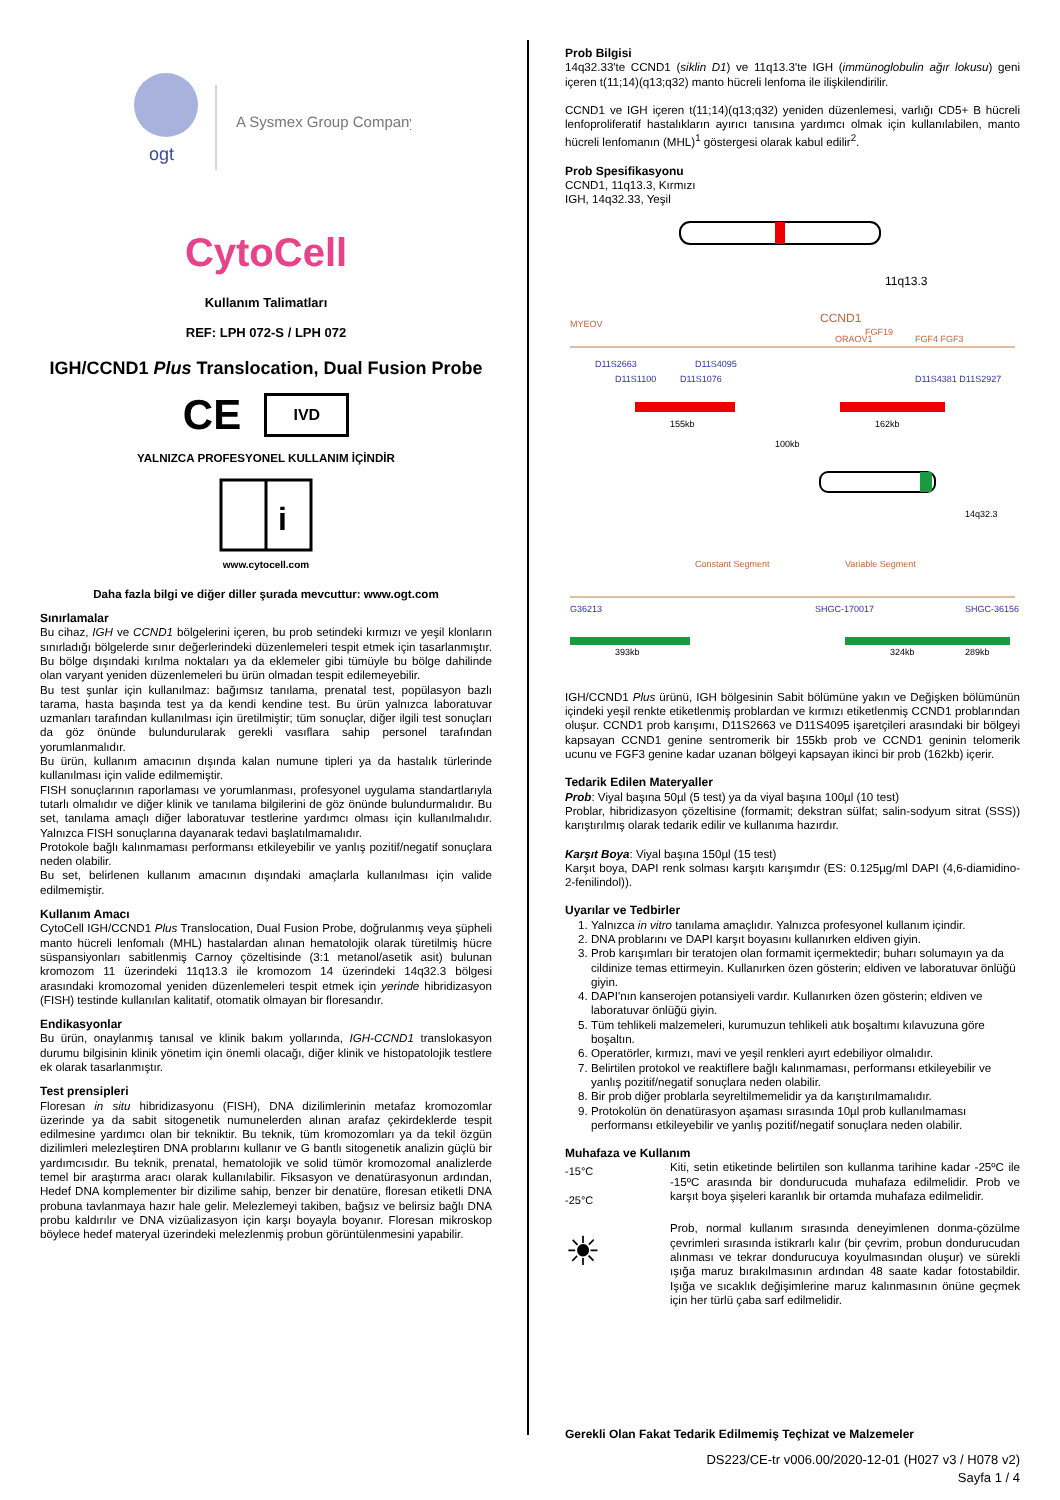ogt
A Sysmex Group Company
CytoCell
Kullanım Talimatları
REF: LPH 072-S / LPH 072
IGH/CCND1 Plus Translocation, Dual Fusion Probe
CE IVD
YALNIZCA PROFESYONEL KULLANIM İÇİNDİR
i
www.cytocell.com
Daha fazla bilgi ve diğer diller şurada mevcuttur: www.ogt.com
Sınırlamalar
Bu cihaz, IGH ve CCND1 bölgelerini içeren, bu prob setindeki kırmızı ve yeşil klonların sınırladığı bölgelerde sınır değerlerindeki düzenlemeleri tespit etmek için tasarlanmıştır. Bu bölge dışındaki kırılma noktaları ya da eklemeler gibi tümüyle bu bölge dahilinde olan varyant yeniden düzenlemeleri bu ürün olmadan tespit edilemeyebilir.
Bu test şunlar için kullanılmaz: bağımsız tanılama, prenatal test, popülasyon bazlı tarama, hasta başında test ya da kendi kendine test. Bu ürün yalnızca laboratuvar uzmanları tarafından kullanılması için üretilmiştir; tüm sonuçlar, diğer ilgili test sonuçları da göz önünde bulundurularak gerekli vasıflara sahip personel tarafından yorumlanmalıdır.
Bu ürün, kullanım amacının dışında kalan numune tipleri ya da hastalık türlerinde kullanılması için valide edilmemiştir.
FISH sonuçlarının raporlaması ve yorumlanması, profesyonel uygulama standartlarıyla tutarlı olmalıdır ve diğer klinik ve tanılama bilgilerini de göz önünde bulundurmalıdır. Bu set, tanılama amaçlı diğer laboratuvar testlerine yardımcı olması için kullanılmalıdır. Yalnızca FISH sonuçlarına dayanarak tedavi başlatılmamalıdır.
Protokole bağlı kalınmaması performansı etkileyebilir ve yanlış pozitif/negatif sonuçlara neden olabilir.
Bu set, belirlenen kullanım amacının dışındaki amaçlarla kullanılması için valide edilmemiştir.
Kullanım Amacı
CytoCell IGH/CCND1 Plus Translocation, Dual Fusion Probe, doğrulanmış veya şüpheli manto hücreli lenfomalı (MHL) hastalardan alınan hematolojik olarak türetilmiş hücre süspansiyonları sabitlenmiş Carnoy çözeltisinde (3:1 metanol/asetik asit) bulunan kromozom 11 üzerindeki 11q13.3 ile kromozom 14 üzerindeki 14q32.3 bölgesi arasındaki kromozomal yeniden düzenlemeleri tespit etmek için yerinde hibridizasyon (FISH) testinde kullanılan kalitatif, otomatik olmayan bir floresandır.
Endikasyonlar
Bu ürün, onaylanmış tanısal ve klinik bakım yollarında, IGH-CCND1 translokasyon durumu bilgisinin klinik yönetim için önemli olacağı, diğer klinik ve histopatolojik testlere ek olarak tasarlanmıştır.
Test prensipleri
Floresan in situ hibridizasyonu (FISH), DNA dizilimlerinin metafaz kromozomlar üzerinde ya da sabit sitogenetik numunelerden alınan arafaz çekirdeklerde tespit edilmesine yardımcı olan bir tekniktir. Bu teknik, tüm kromozomları ya da tekil özgün dizilimleri melezleştiren DNA problarını kullanır ve G bantlı sitogenetik analizin güçlü bir yardımcısıdır. Bu teknik, prenatal, hematolojik ve solid tümör kromozomal analizlerde temel bir araştırma aracı olarak kullanılabilir. Fiksasyon ve denatürasyonun ardından, Hedef DNA komplementer bir dizilime sahip, benzer bir denatüre, floresan etiketli DNA probuna tavlanmaya hazır hale gelir. Melezlemeyi takiben, bağsız ve belirsiz bağlı DNA probu kaldırılır ve DNA vizüalizasyon için karşı boyayla boyanır. Floresan mikroskop böylece hedef materyal üzerindeki melezlenmiş probun görüntülenmesini yapabilir.
Prob Bilgisi
14q32.33'te CCND1 (siklin D1) ve 11q13.3'te IGH (immünoglobulin ağır lokusu) geni içeren t(11;14)(q13;q32) manto hücreli lenfoma ile ilişkilendirilir.
CCND1 ve IGH içeren t(11;14)(q13;q32) yeniden düzenlemesi, varlığı CD5+ B hücreli lenfoproliferatif hastalıkların ayırıcı tanısına yardımcı olmak için kullanılabilen, manto hücreli lenfomanın (MHL)<sup>1</sup> göstergesi olarak kabul edilir<sup>2</sup>.
Prob Spesifikasyonu
CCND1, 11q13.3, Kırmızı
IGH, 14q32.33, Yeşil
11q13.3
MYEOV
CCND1
FGF19
ORAOV1
FGF4 FGF3
D11S2663
D11S4095
D11S1100
D11S1076
D11S4381 D11S2927
155kb
162kb
100kb
14q32.3
Constant Segment
Variable Segment
G36213
SHGC-170017
SHGC-36156
393kb
324kb
289kb
IGH/CCND1 Plus ürünü, IGH bölgesinin Sabit bölümüne yakın ve Değişken bölümünün içindeki yeşil renkte etiketlenmiş problardan ve kırmızı etiketlenmiş CCND1 problarından oluşur. CCND1 prob karışımı, D11S2663 ve D11S4095 işaretçileri arasındaki bir bölgeyi kapsayan CCND1 genine sentromerik bir 155kb prob ve CCND1 geninin telomerik ucunu ve FGF3 genine kadar uzanan bölgeyi kapsayan ikinci bir prob (162kb) içerir.
Tedarik Edilen Materyaller
Prob: Viyal başına 50µl (5 test) ya da viyal başına 100µl (10 test)
Problar, hibridizasyon çözeltisine (formamit; dekstran sülfat; salin-sodyum sitrat (SSS)) karıştırılmış olarak tedarik edilir ve kullanıma hazırdır.
Karşıt Boya: Viyal başına 150µl (15 test)
Karşıt boya, DAPI renk solması karşıtı karışımdır (ES: 0.125µg/ml DAPI (4,6-diamidino-2-fenilindol)).
Uyarılar ve Tedbirler
1. Yalnızca in vitro tanılama amaçlıdır. Yalnızca profesyonel kullanım içindir.
2. DNA problarını ve DAPI karşıt boyasını kullanırken eldiven giyin.
3. Prob karışımları bir teratojen olan formamit içermektedir; buharı solumayın ya da cildinize temas ettirmeyin. Kullanırken özen gösterin; eldiven ve laboratuvar önlüğü giyin.
4. DAPI'nın kanserojen potansiyeli vardır. Kullanırken özen gösterin; eldiven ve laboratuvar önlüğü giyin.
5. Tüm tehlikeli malzemeleri, kurumuzun tehlikeli atık boşaltımı kılavuzuna göre boşaltın.
6. Operatörler, kırmızı, mavi ve yeşil renkleri ayırt edebiliyor olmalıdır.
7. Belirtilen protokol ve reaktiflere bağlı kalınmaması, performansı etkileyebilir ve yanlış pozitif/negatif sonuçlara neden olabilir.
8. Bir prob diğer problarla seyreltilmemelidir ya da karıştırılmamalıdır.
9. Protokolün ön denatürasyon aşaması sırasında 10µl prob kullanılmaması performansı etkileyebilir ve yanlış pozitif/negatif sonuçlara neden olabilir.
Muhafaza ve Kullanım
-15°C
-25°C
Kiti, setin etiketinde belirtilen son kullanma tarihine kadar -25ºC ile -15ºC arasında bir dondurucuda muhafaza edilmelidir. Prob ve karşıt boya şişeleri karanlık bir ortamda muhafaza edilmelidir.
☀
Prob, normal kullanım sırasında deneyimlenen donma-çözülme çevrimleri sırasında istikrarlı kalır (bir çevrim, probun dondurucudan alınması ve tekrar dondurucuya koyulmasından oluşur) ve sürekli ışığa maruz bırakılmasının ardından 48 saate kadar fotostabildir. Işığa ve sıcaklık değişimlerine maruz kalınmasının önüne geçmek için her türlü çaba sarf edilmelidir.
Gerekli Olan Fakat Tedarik Edilmemiş Teçhizat ve Malzemeler
DS223/CE-tr v006.00/2020-12-01 (H027 v3 / H078 v2)
Sayfa 1 / 4